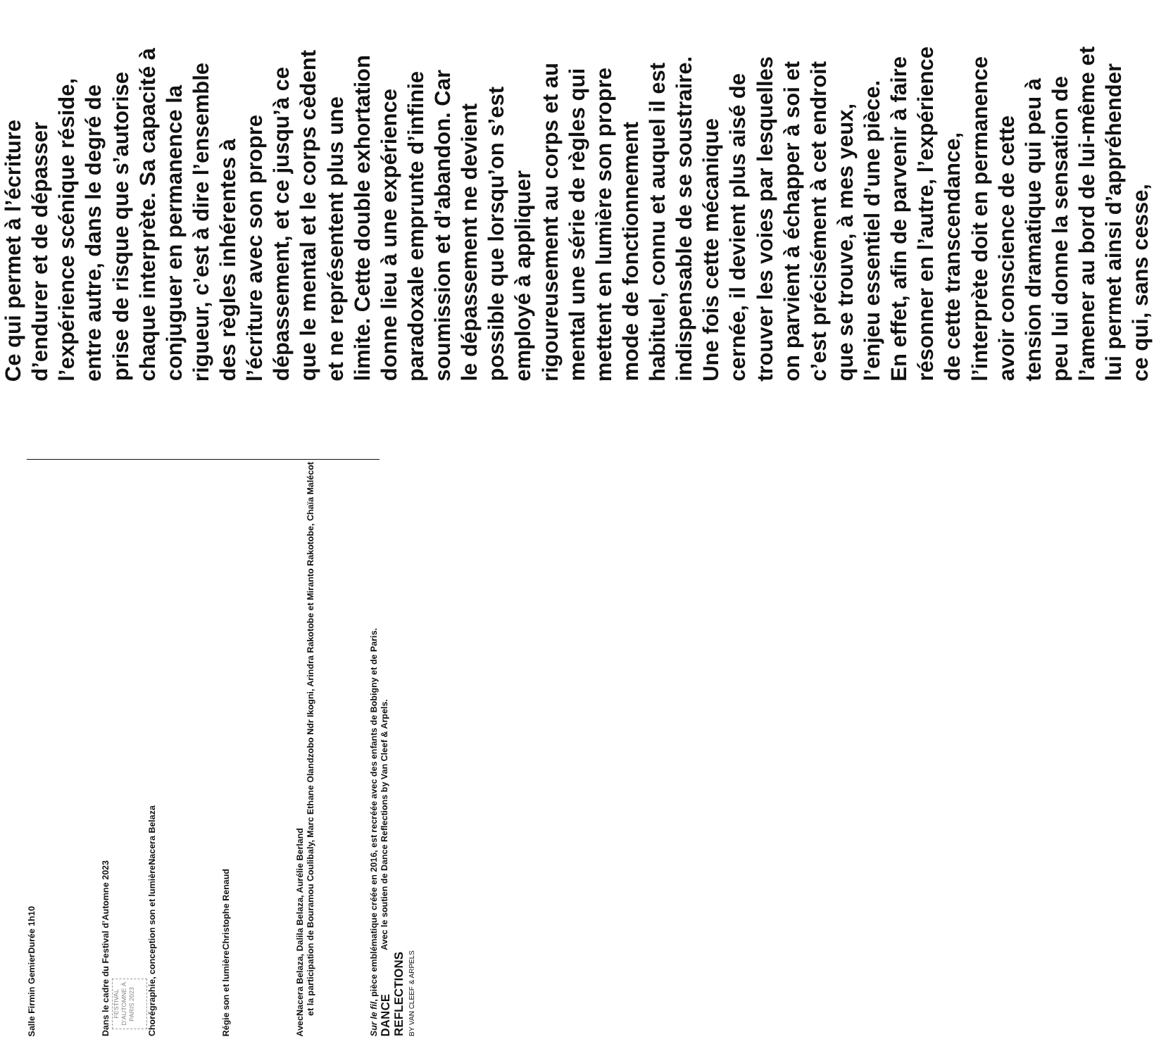Salle Firmin Gemier Durée 1h10
Dans le cadre du Festival d’Automne 2023
FESTIVAL D’AUTOMNE À PARIS 2023
Chorégraphie, conception son et lumière Nacera Belaza
Régie son et lumière Christophe Renaud
Avec Nacera Belaza, Dalila Belaza, Aurélie Berland
et la participation de Bouramou Coulibaly, Marc Ethane Olandzobo Ndr Ikogni, Arindra Rakotobe et Miranto Rakotobe, Chaïa Malécot
Sur le fil, pièce emblématique créée en 2016, est recréée avec des enfants de Bobigny et de Paris.
DANCE
REFLECTIONS
BY VAN CLEEF & ARPELS Avec le soutien de Dance Reflections by Van Cleef & Arpels.
Ce qui permet à l’écriture d’endurer et de dépasser l’expérience scénique réside, entre autre, dans le degré de prise de risque que s’autorise chaque interprète. Sa capacité à conjuguer en permanence la rigueur, c’est à dire l’ensemble des règles inhérentes à l’écriture avec son propre dépassement, et ce jusqu’à ce que le mental et le corps cèdent et ne représentent plus une limite. Cette double exhortation donne lieu à une expérience paradoxale emprunte d’infinie soumission et d’abandon. Car le dépassement ne devient possible que lorsqu’on s’est employé à appliquer rigoureusement au corps et au mental une série de règles qui mettent en lumière son propre mode de fonctionnement habituel, connu et auquel il est indispensable de se soustraire. Une fois cette mécanique cernée, il devient plus aisé de trouver les voies par lesquelles on parvient à échapper à soi et c’est précisément à cet endroit que se trouve, à mes yeux, l’enjeu essentiel d’une pièce.
En effet, afin de parvenir à faire résonner en l’autre, l’expérience de cette transcendance, l’interprète doit en permanence avoir conscience de cette tension dramatique qui peu à peu lui donne la sensation de l’amener au bord de lui-même et lui permet ainsi d’appréhender ce qui, sans cesse,